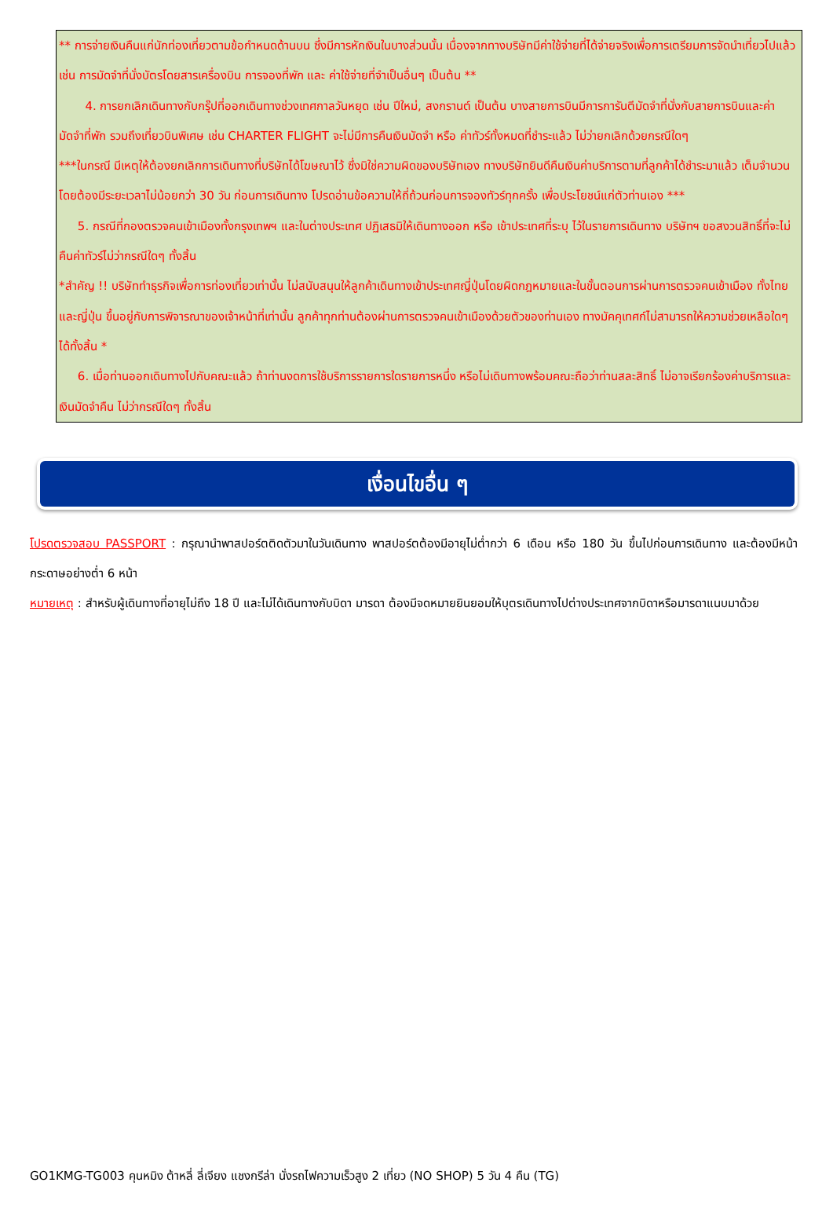** การจ่ายเงินคืนแก่นักท่องเที่ยวตามข้อกำหนดด้านบน ซึ่งมีการหักเงินในบางส่วนนั้น เนื่องจากทางบริษัทมีค่าใช้จ่ายที่ได้จ่ายจริงเพื่อการเตรียมการจัดนำเที่ยวไปแล้ว เช่น การมัดจำที่นั่งบัตรโดยสารเครื่องบิน การจองที่พัก และ ค่าใช้จ่ายที่จำเป็นอื่นๆ เป็นต้น **
4. การยกเลิกเดินทางกับกรุ๊ปที่ออกเดินทางช่วงเทศกาลวันหยุด เช่น ปีใหม่, สงกรานต์ เป็นต้น บางสายการบินมีการการันตีมัดจำที่นั่งกับสายการบินและค่ามัดจำที่พัก รวมถึงเที่ยวบินพิเศษ เช่น CHARTER FLIGHT จะไม่มีการคืนเงินมัดจำ หรือ ค่าทัวร์ทั้งหมดที่ชำระแล้ว ไม่ว่ายกเลิกด้วยกรณีใดๆ
***ในกรณี มีเหตุให้ต้องยกเลิกการเดินทางที่บริษัทได้โฆษณาไว้ ซึ่งมิใช่ความผิดของบริษัทเอง ทางบริษัทยินดีคืนเงินค่าบริการตามที่ลูกค้าได้ชำระมาแล้ว เต็มจำนวน โดยต้องมีระยะเวลาไม่น้อยกว่า 30 วัน ก่อนการเดินทาง โปรดอ่านข้อความให้ถี่ถ้วนก่อนการจองทัวร์ทุกครั้ง เพื่อประโยชน์แก่ตัวท่านเอง ***
5. กรณีที่กองตรวจคนเข้าเมืองทั้งกรุงเทพฯ และในต่างประเทศ ปฏิเสธมิให้เดินทางออก หรือ เข้าประเทศที่ระบุ ไว้ในรายการเดินทาง บริษัทฯ ขอสงวนสิทธิ์ที่จะไม่คืนค่าทัวร์ไม่ว่ากรณีใดๆ ทั้งสิ้น
*สำคัญ !! บริษัททำธุรกิจเพื่อการท่องเที่ยวเท่านั้น ไม่สนับสนุนให้ลูกค้าเดินทางเข้าประเทศญี่ปุ่นโดยผิดกฎหมายและในขั้นตอนการผ่านการตรวจคนเข้าเมือง ทั้งไทยและญี่ปุ่น ขึ้นอยู่กับการพิจารณาของเจ้าหน้าที่เท่านั้น ลูกค้าทุกท่านต้องผ่านการตรวจคนเข้าเมืองด้วยตัวของท่านเอง ทางมัคคุเทศก์ไม่สามารถให้ความช่วยเหลือใดๆได้ทั้งสิ้น *
6. เมื่อท่านออกเดินทางไปกับคณะแล้ว ถ้าท่านงดการใช้บริการรายการใดรายการหนึ่ง หรือไม่เดินทางพร้อมคณะถือว่าท่านสละสิทธิ์ ไม่อาจเรียกร้องค่าบริการและเงินมัดจำคืน ไม่ว่ากรณีใดๆ ทั้งสิ้น
เงื่อนไขอื่น ๆ
โปรดตรวจสอบ PASSPORT : กรุณานำพาสปอร์ตติดตัวมาในวันเดินทาง พาสปอร์ตต้องมีอายุไม่ต่ำกว่า 6 เดือน หรือ 180 วัน ขึ้นไปก่อนการเดินทาง และต้องมีหน้ากระดาษอย่างต่ำ 6 หน้า
หมายเหตุ : สำหรับผู้เดินทางที่อายุไม่ถึง 18 ปี และไม่ได้เดินทางกับบิดา มารดา ต้องมีจดหมายยินยอมให้บุตรเดินทางไปต่างประเทศจากบิดาหรือมารดาแนบมาด้วย
GO1KMG-TG003 คุนหมิง ต้าหลี่ ลี่เจียง แชงกรีล่า นั่งรถไฟความเร็วสูง 2 เที่ยว (NO SHOP) 5 วัน 4 คืน (TG)